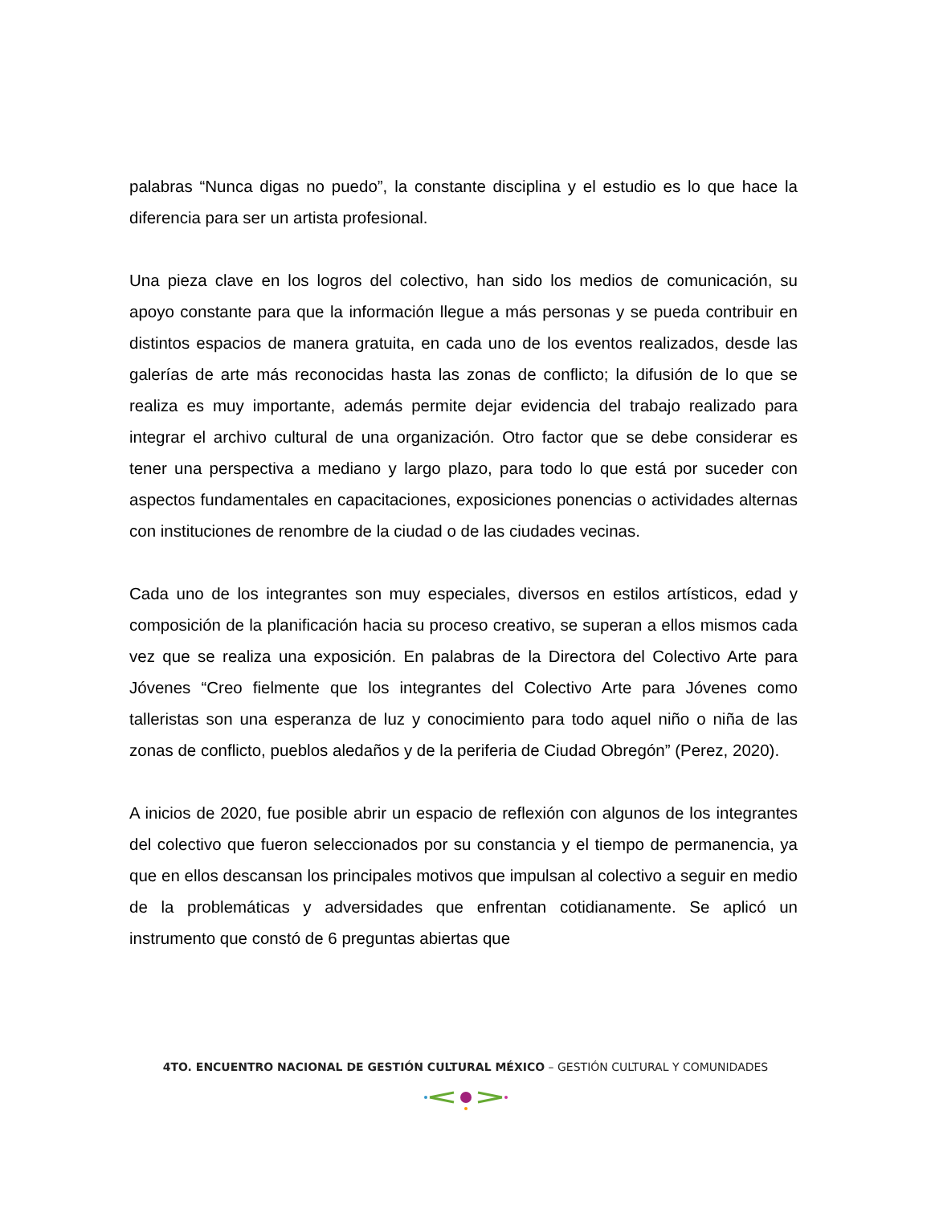palabras “Nunca digas no puedo”, la constante disciplina y el estudio es lo que hace la diferencia para ser un artista profesional.
Una pieza clave en los logros del colectivo, han sido los medios de comunicación, su apoyo constante para que la información llegue a más personas y se pueda contribuir en distintos espacios de manera gratuita, en cada uno de los eventos realizados, desde las galerías de arte más reconocidas hasta las zonas de conflicto; la difusión de lo que se realiza es muy importante, además permite dejar evidencia del trabajo realizado para integrar el archivo cultural de una organización. Otro factor que se debe considerar es tener una perspectiva a mediano y largo plazo, para todo lo que está por suceder con aspectos fundamentales en capacitaciones, exposiciones ponencias o actividades alternas con instituciones de renombre de la ciudad o de las ciudades vecinas.
Cada uno de los integrantes son muy especiales, diversos en estilos artísticos, edad y composición de la planificación hacia su proceso creativo, se superan a ellos mismos cada vez que se realiza una exposición. En palabras de la Directora del Colectivo Arte para Jóvenes “Creo fielmente que los integrantes del Colectivo Arte para Jóvenes como talleristas son una esperanza de luz y conocimiento para todo aquel niño o niña de las zonas de conflicto, pueblos aledaños y de la periferia de Ciudad Obregón” (Perez, 2020).
A inicios de 2020, fue posible abrir un espacio de reflexión con algunos de los integrantes del colectivo que fueron seleccionados por su constancia y el tiempo de permanencia, ya que en ellos descansan los principales motivos que impulsan al colectivo a seguir en medio de la problemáticas y adversidades que enfrentan cotidianamente. Se aplicó un instrumento que constó de 6 preguntas abiertas que
4TO. ENCUENTRO NACIONAL DE GESTIÓN CULTURAL MÉXICO – GESTIÓN CULTURAL Y COMUNIDADES